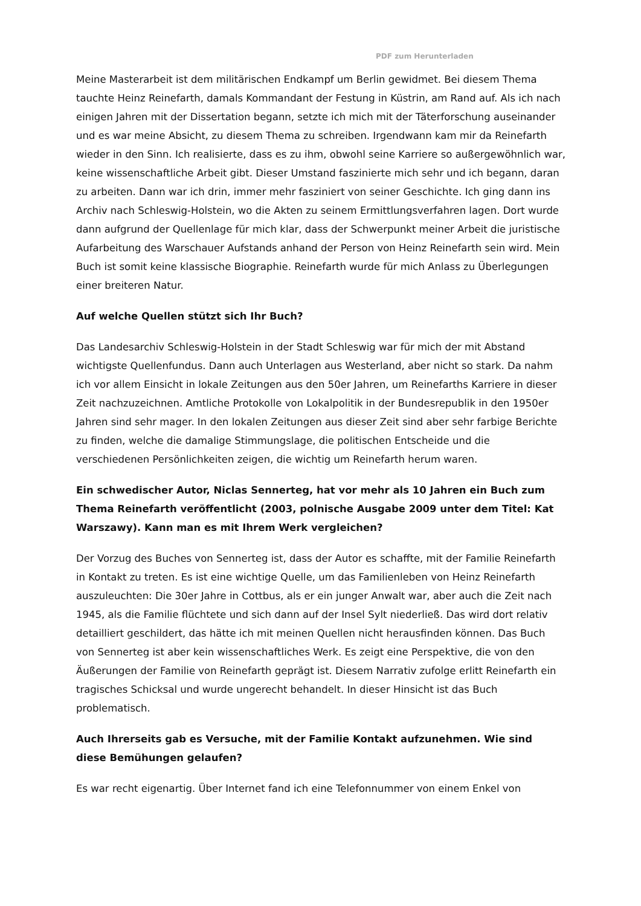PDF zum Herunterladen
Meine Masterarbeit ist dem militärischen Endkampf um Berlin gewidmet. Bei diesem Thema tauchte Heinz Reinefarth, damals Kommandant der Festung in Küstrin, am Rand auf. Als ich nach einigen Jahren mit der Dissertation begann, setzte ich mich mit der Täterforschung auseinander und es war meine Absicht, zu diesem Thema zu schreiben. Irgendwann kam mir da Reinefarth wieder in den Sinn. Ich realisierte, dass es zu ihm, obwohl seine Karriere so außergewöhnlich war, keine wissenschaftliche Arbeit gibt. Dieser Umstand faszinierte mich sehr und ich begann, daran zu arbeiten. Dann war ich drin, immer mehr fasziniert von seiner Geschichte. Ich ging dann ins Archiv nach Schleswig-Holstein, wo die Akten zu seinem Ermittlungsverfahren lagen. Dort wurde dann aufgrund der Quellenlage für mich klar, dass der Schwerpunkt meiner Arbeit die juristische Aufarbeitung des Warschauer Aufstands anhand der Person von Heinz Reinefarth sein wird. Mein Buch ist somit keine klassische Biographie. Reinefarth wurde für mich Anlass zu Überlegungen einer breiteren Natur.
Auf welche Quellen stützt sich Ihr Buch?
Das Landesarchiv Schleswig-Holstein in der Stadt Schleswig war für mich der mit Abstand wichtigste Quellenfundus. Dann auch Unterlagen aus Westerland, aber nicht so stark. Da nahm ich vor allem Einsicht in lokale Zeitungen aus den 50er Jahren, um Reinefarths Karriere in dieser Zeit nachzuzeichnen. Amtliche Protokolle von Lokalpolitik in der Bundesrepublik in den 1950er Jahren sind sehr mager. In den lokalen Zeitungen aus dieser Zeit sind aber sehr farbige Berichte zu finden, welche die damalige Stimmungslage, die politischen Entscheide und die verschiedenen Persönlichkeiten zeigen, die wichtig um Reinefarth herum waren.
Ein schwedischer Autor, Niclas Sennerteg, hat vor mehr als 10 Jahren ein Buch zum Thema Reinefarth veröffentlicht (2003, polnische Ausgabe 2009 unter dem Titel: Kat Warszawy). Kann man es mit Ihrem Werk vergleichen?
Der Vorzug des Buches von Sennerteg ist, dass der Autor es schaffte, mit der Familie Reinefarth in Kontakt zu treten. Es ist eine wichtige Quelle, um das Familienleben von Heinz Reinefarth auszuleuchten: Die 30er Jahre in Cottbus, als er ein junger Anwalt war, aber auch die Zeit nach 1945, als die Familie flüchtete und sich dann auf der Insel Sylt niederließ. Das wird dort relativ detailliert geschildert, das hätte ich mit meinen Quellen nicht herausfinden können. Das Buch von Sennerteg ist aber kein wissenschaftliches Werk. Es zeigt eine Perspektive, die von den Äußerungen der Familie von Reinefarth geprägt ist. Diesem Narrativ zufolge erlitt Reinefarth ein tragisches Schicksal und wurde ungerecht behandelt. In dieser Hinsicht ist das Buch problematisch.
Auch Ihrerseits gab es Versuche, mit der Familie Kontakt aufzunehmen. Wie sind diese Bemühungen gelaufen?
Es war recht eigenartig. Über Internet fand ich eine Telefonnummer von einem Enkel von